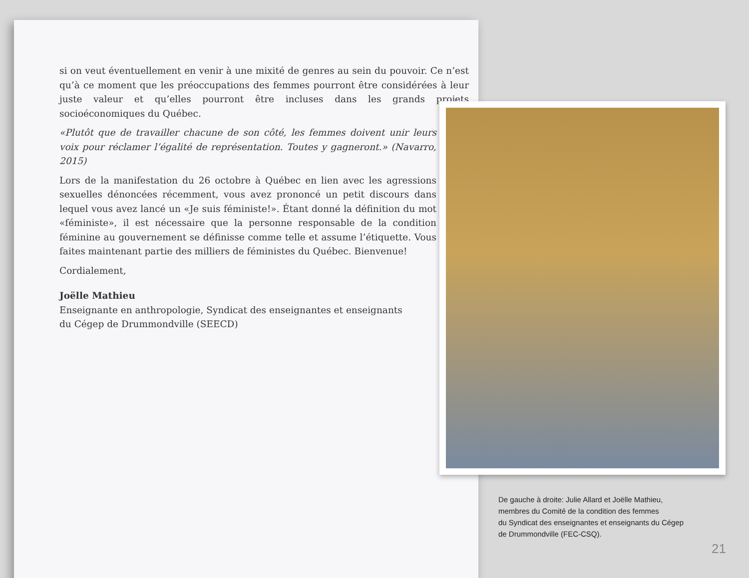si on veut éventuellement en venir à une mixité de genres au sein du pouvoir. Ce n’est qu’à ce moment que les préoccupations des femmes pourront être considérées à leur juste valeur et qu’elles pourront être incluses dans les grands projets socioéconomiques du Québec.
«Plutôt que de travailler chacune de son côté, les femmes doivent unir leurs voix pour réclamer l’égalité de représentation. Toutes y gagneront.» (Navarro, 2015)
Lors de la manifestation du 26 octobre à Québec en lien avec les agressions sexuelles dénoncées récemment, vous avez prononcé un petit discours dans lequel vous avez lancé un «Je suis féministe!». Étant donné la définition du mot «féministe», il est nécessaire que la personne responsable de la condition féminine au gouvernement se définisse comme telle et assume l’étiquette. Vous faites maintenant partie des milliers de féministes du Québec. Bienvenue!
Cordialement,
Joëlle Mathieu
Enseignante en anthropologie, Syndicat des enseignantes et enseignants
du Cégep de Drummondville (SEECD)
De gauche à droite: Julie Allard et Joëlle Mathieu,
membres du Comité de la condition des femmes
du Syndicat des enseignantes et enseignants du Cégep
de Drummondville (FEC-CSQ).
21